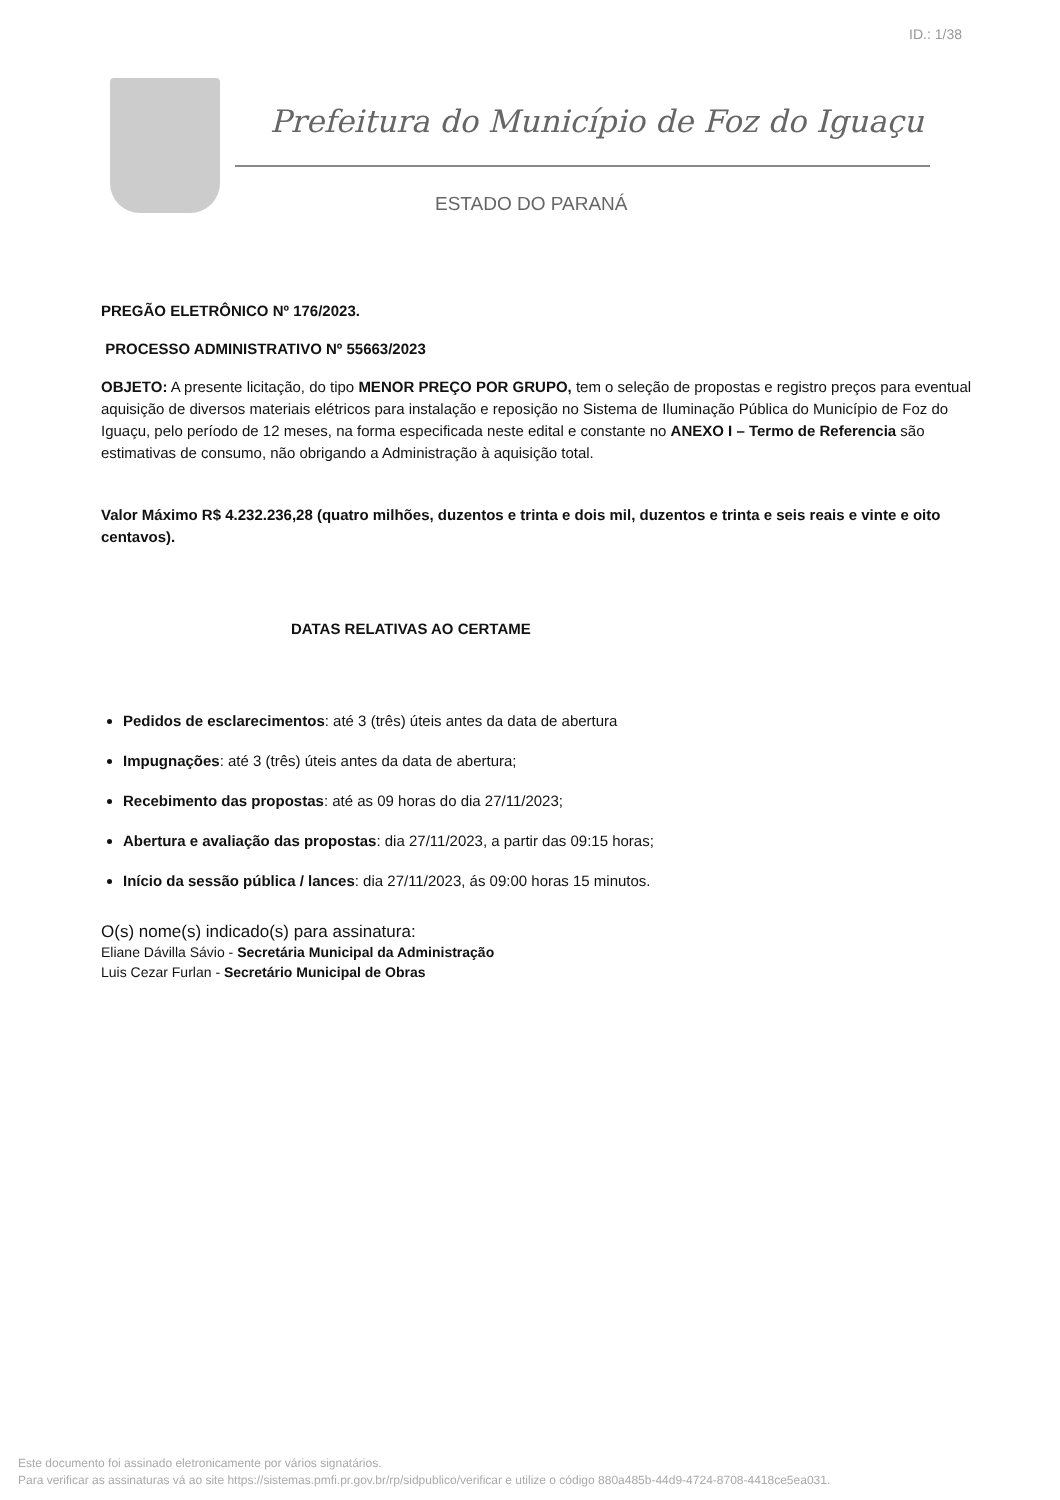ID.: 1/38
Prefeitura do Município de Foz do Iguaçu
ESTADO DO PARANÁ
PREGÃO ELETRÔNICO Nº 176/2023.
PROCESSO ADMINISTRATIVO Nº 55663/2023
OBJETO: A presente licitação, do tipo MENOR PREÇO POR GRUPO, tem o seleção de propostas e registro preços para eventual aquisição de diversos materiais elétricos para instalação e reposição no Sistema de Iluminação Pública do Município de Foz do Iguaçu, pelo período de 12 meses, na forma especificada neste edital e constante no ANEXO I – Termo de Referencia são estimativas de consumo, não obrigando a Administração à aquisição total.
Valor Máximo R$ 4.232.236,28 (quatro milhões, duzentos e trinta e dois mil, duzentos e trinta e seis reais e vinte e oito centavos).
DATAS RELATIVAS AO CERTAME
Pedidos de esclarecimentos: até 3 (três) úteis antes da data de abertura
Impugnações: até 3 (três) úteis antes da data de abertura;
Recebimento das propostas: até as 09 horas do dia 27/11/2023;
Abertura e avaliação das propostas: dia 27/11/2023, a partir das 09:15 horas;
Início da sessão pública / lances: dia 27/11/2023, ás 09:00 horas 15 minutos.
O(s) nome(s) indicado(s) para assinatura:
Eliane Dávilla Sávio - Secretária Municipal da Administração
Luis Cezar Furlan - Secretário Municipal de Obras
Este documento foi assinado eletronicamente por vários signatários.
Para verificar as assinaturas vá ao site https://sistemas.pmfi.pr.gov.br/rp/sidpublico/verificar e utilize o código 880a485b-44d9-4724-8708-4418ce5ea031.